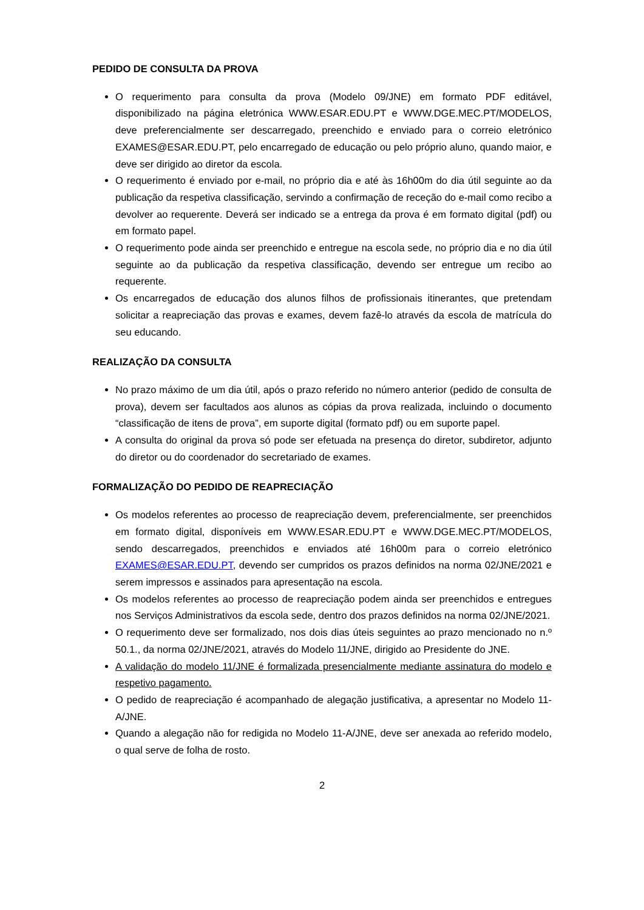PEDIDO DE CONSULTA DA PROVA
O requerimento para consulta da prova (Modelo 09/JNE) em formato PDF editável, disponibilizado na página eletrónica WWW.ESAR.EDU.PT e WWW.DGE.MEC.PT/MODELOS, deve preferencialmente ser descarregado, preenchido e enviado para o correio eletrónico EXAMES@ESAR.EDU.PT, pelo encarregado de educação ou pelo próprio aluno, quando maior, e deve ser dirigido ao diretor da escola.
O requerimento é enviado por e-mail, no próprio dia e até às 16h00m do dia útil seguinte ao da publicação da respetiva classificação, servindo a confirmação de receção do e-mail como recibo a devolver ao requerente. Deverá ser indicado se a entrega da prova é em formato digital (pdf) ou em formato papel.
O requerimento pode ainda ser preenchido e entregue na escola sede, no próprio dia e no dia útil seguinte ao da publicação da respetiva classificação, devendo ser entregue um recibo ao requerente.
Os encarregados de educação dos alunos filhos de profissionais itinerantes, que pretendam solicitar a reapreciação das provas e exames, devem fazê-lo através da escola de matrícula do seu educando.
REALIZAÇÃO DA CONSULTA
No prazo máximo de um dia útil, após o prazo referido no número anterior (pedido de consulta de prova), devem ser facultados aos alunos as cópias da prova realizada, incluindo o documento “classificação de itens de prova”, em suporte digital (formato pdf) ou em suporte papel.
A consulta do original da prova só pode ser efetuada na presença do diretor, subdiretor, adjunto do diretor ou do coordenador do secretariado de exames.
FORMALIZAÇÃO DO PEDIDO DE REAPRECIAÇÃO
Os modelos referentes ao processo de reapreciação devem, preferencialmente, ser preenchidos em formato digital, disponíveis em WWW.ESAR.EDU.PT e WWW.DGE.MEC.PT/MODELOS, sendo descarregados, preenchidos e enviados até 16h00m para o correio eletrónico EXAMES@ESAR.EDU.PT, devendo ser cumpridos os prazos definidos na norma 02/JNE/2021 e serem impressos e assinados para apresentação na escola.
Os modelos referentes ao processo de reapreciação podem ainda ser preenchidos e entregues nos Serviços Administrativos da escola sede, dentro dos prazos definidos na norma 02/JNE/2021.
O requerimento deve ser formalizado, nos dois dias úteis seguintes ao prazo mencionado no n.º 50.1., da norma 02/JNE/2021, através do Modelo 11/JNE, dirigido ao Presidente do JNE.
A validação do modelo 11/JNE é formalizada presencialmente mediante assinatura do modelo e respetivo pagamento.
O pedido de reapreciação é acompanhado de alegação justificativa, a apresentar no Modelo 11-A/JNE.
Quando a alegação não for redigida no Modelo 11-A/JNE, deve ser anexada ao referido modelo, o qual serve de folha de rosto.
2